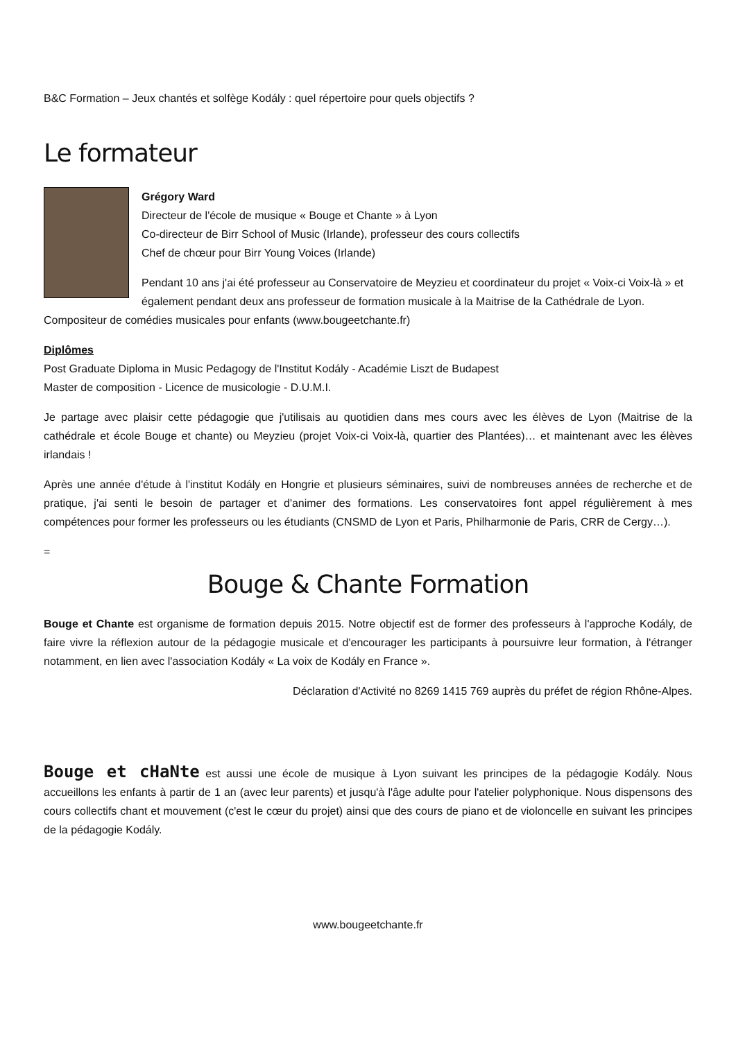B&C Formation – Jeux chantés et solfège Kodály : quel répertoire pour quels objectifs ?
Le formateur
Grégory Ward
Directeur de l'école de musique « Bouge et Chante » à Lyon
Co-directeur de Birr School of Music (Irlande), professeur des cours collectifs
Chef de chœur pour Birr Young Voices (Irlande)
Pendant 10 ans j'ai été professeur au Conservatoire de Meyzieu et coordinateur du projet « Voix-ci Voix-là » et également pendant deux ans professeur de formation musicale à la Maitrise de la Cathédrale de Lyon. Compositeur de comédies musicales pour enfants (www.bougeetchante.fr)
Diplômes
Post Graduate Diploma in Music Pedagogy de l'Institut Kodály - Académie Liszt de Budapest
Master de composition - Licence de musicologie - D.U.M.I.
Je partage avec plaisir cette pédagogie que j'utilisais au quotidien dans mes cours avec les élèves de Lyon (Maitrise de la cathédrale et école Bouge et chante) ou Meyzieu (projet Voix-ci Voix-là, quartier des Plantées)… et maintenant avec les élèves irlandais !
Après une année d'étude à l'institut Kodály en Hongrie et plusieurs séminaires, suivi de nombreuses années de recherche et de pratique, j'ai senti le besoin de partager et d'animer des formations. Les conservatoires font appel régulièrement à mes compétences pour former les professeurs ou les étudiants (CNSMD de Lyon et Paris, Philharmonie de Paris, CRR de Cergy…).
=
Bouge & Chante Formation
Bouge et Chante est organisme de formation depuis 2015. Notre objectif est de former des professeurs à l'approche Kodály, de faire vivre la réflexion autour de la pédagogie musicale et d'encourager les participants à poursuivre leur formation, à l'étranger notamment, en lien avec l'association Kodály « La voix de Kodály en France ».
Déclaration d'Activité no 8269 1415 769 auprès du préfet de région Rhône-Alpes.
Bouge et cHaNte est aussi une école de musique à Lyon suivant les principes de la pédagogie Kodály. Nous accueillons les enfants à partir de 1 an (avec leur parents) et jusqu'à l'âge adulte pour l'atelier polyphonique. Nous dispensons des cours collectifs chant et mouvement (c'est le cœur du projet) ainsi que des cours de piano et de violoncelle en suivant les principes de la pédagogie Kodály.
www.bougeetchante.fr